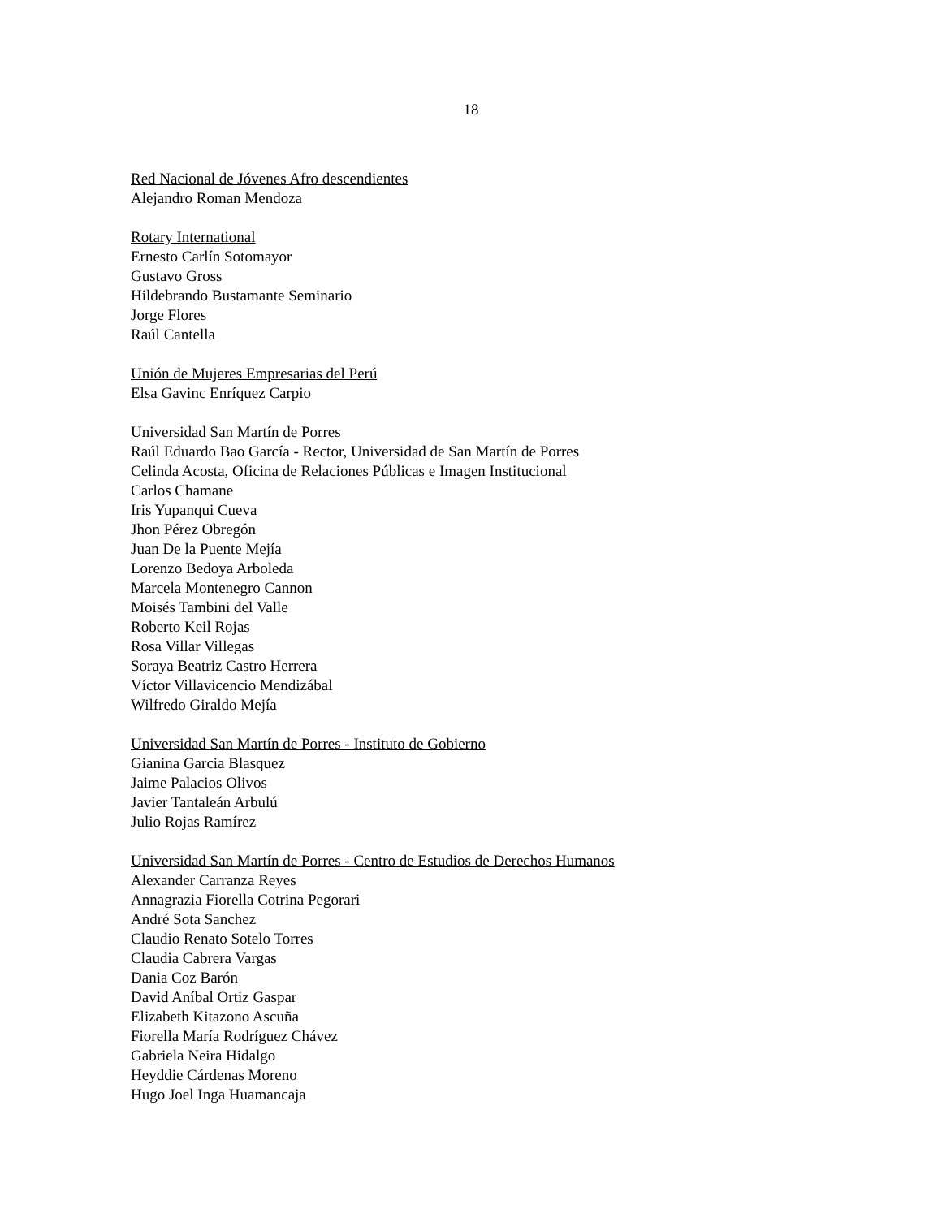18
Red Nacional de Jóvenes Afro descendientes
Alejandro Roman Mendoza
Rotary International
Ernesto Carlín Sotomayor
Gustavo Gross
Hildebrando Bustamante Seminario
Jorge Flores
Raúl Cantella
Unión de Mujeres Empresarias del Perú
Elsa Gavinc Enríquez Carpio
Universidad San Martín de Porres
Raúl Eduardo Bao García - Rector, Universidad de San Martín de Porres
Celinda Acosta, Oficina de Relaciones Públicas e Imagen Institucional
Carlos Chamane
Iris Yupanqui Cueva
Jhon Pérez Obregón
Juan De la Puente Mejía
Lorenzo Bedoya Arboleda
Marcela Montenegro Cannon
Moisés Tambini del Valle
Roberto Keil Rojas
Rosa Villar Villegas
Soraya Beatriz Castro Herrera
Víctor Villavicencio Mendizábal
Wilfredo Giraldo Mejía
Universidad San Martín de Porres - Instituto de Gobierno
Gianina Garcia Blasquez
Jaime Palacios Olivos
Javier Tantaleán Arbulú
Julio Rojas Ramírez
Universidad San Martín de Porres - Centro de Estudios de Derechos Humanos
Alexander Carranza Reyes
Annagrazia Fiorella Cotrina Pegorari
André Sota Sanchez
Claudio Renato Sotelo Torres
Claudia Cabrera Vargas
Dania Coz Barón
David Aníbal Ortiz Gaspar
Elizabeth Kitazono Ascuña
Fiorella María Rodríguez Chávez
Gabriela Neira Hidalgo
Heyddie Cárdenas Moreno
Hugo Joel Inga Huamancaja